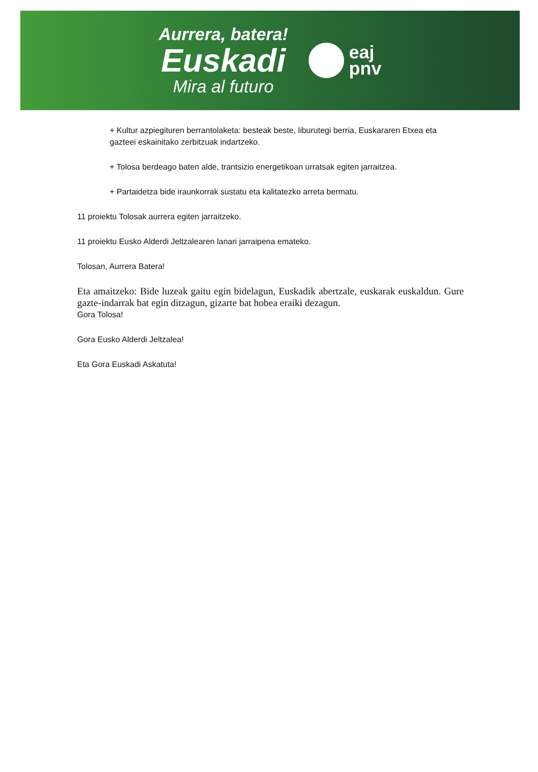Aurrera, batera!
Euskadi
Mira al futuro
eaj
pnv
+ Kultur azpiegituren berrantolaketa: besteak beste, liburutegi berria, Euskararen Etxea eta gazteei eskainitako zerbitzuak indartzeko.
+ Tolosa berdeago baten alde, trantsizio energetikoan urratsak egiten jarraitzea.
+ Partaidetza bide iraunkorrak sustatu eta kalitatezko arreta bermatu.
11 proiektu Tolosak aurrera egiten jarraitzeko.
11 proiektu Eusko Alderdi Jeltzalearen lanari jarraipena emateko.
Tolosan, Aurrera Batera!
Eta amaitzeko: Bide luzeak gaitu egin bidelagun, Euskadik abertzale, euskarak euskaldun. Gure gazte-indarrak bat egin ditzagun, gizarte bat hobea eraiki dezagun.
Gora Tolosa!
Gora Eusko Alderdi Jeltzalea!
Eta Gora Euskadi Askatuta!